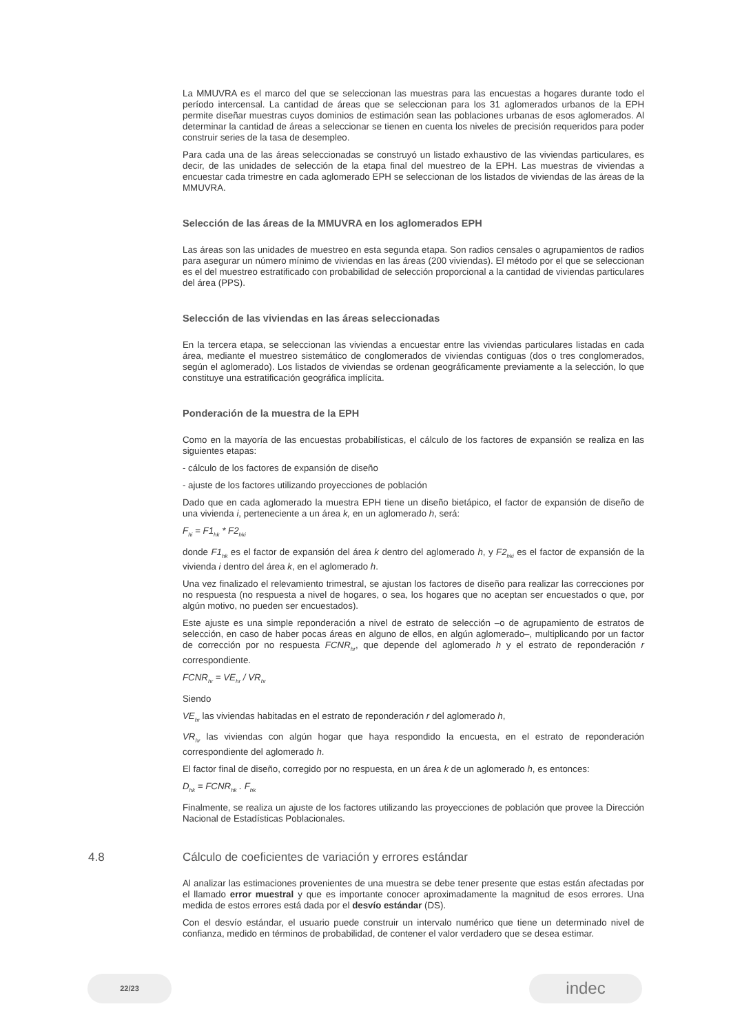La MMUVRA es el marco del que se seleccionan las muestras para las encuestas a hogares durante todo el período intercensal. La cantidad de áreas que se seleccionan para los 31 aglomerados urbanos de la EPH permite diseñar muestras cuyos dominios de estimación sean las poblaciones urbanas de esos aglomerados. Al determinar la cantidad de áreas a seleccionar se tienen en cuenta los niveles de precisión requeridos para poder construir series de la tasa de desempleo.
Para cada una de las áreas seleccionadas se construyó un listado exhaustivo de las viviendas particulares, es decir, de las unidades de selección de la etapa final del muestreo de la EPH. Las muestras de viviendas a encuestar cada trimestre en cada aglomerado EPH se seleccionan de los listados de viviendas de las áreas de la MMUVRA.
Selección de las áreas de la MMUVRA en los aglomerados EPH
Las áreas son las unidades de muestreo en esta segunda etapa. Son radios censales o agrupamientos de radios para asegurar un número mínimo de viviendas en las áreas (200 viviendas). El método por el que se seleccionan es el del muestreo estratificado con probabilidad de selección proporcional a la cantidad de viviendas particulares del área (PPS).
Selección de las viviendas en las áreas seleccionadas
En la tercera etapa, se seleccionan las viviendas a encuestar entre las viviendas particulares listadas en cada área, mediante el muestreo sistemático de conglomerados de viviendas contiguas (dos o tres conglomerados, según el aglomerado). Los listados de viviendas se ordenan geográficamente previamente a la selección, lo que constituye una estratificación geográfica implícita.
Ponderación de la muestra de la EPH
Como en la mayoría de las encuestas probabilísticas, el cálculo de los factores de expansión se realiza en las siguientes etapas:
- cálculo de los factores de expansión de diseño
- ajuste de los factores utilizando proyecciones de población
Dado que en cada aglomerado la muestra EPH tiene un diseño bietápico, el factor de expansión de diseño de una vivienda i, perteneciente a un área k, en un aglomerado h, será:
F<sub>hi</sub> = F1<sub>hk</sub> * F2<sub>hki</sub>
donde F1<sub>hk</sub> es el factor de expansión del área k dentro del aglomerado h, y F2<sub>hki</sub> es el factor de expansión de la vivienda i dentro del área k, en el aglomerado h.
Una vez finalizado el relevamiento trimestral, se ajustan los factores de diseño para realizar las correcciones por no respuesta (no respuesta a nivel de hogares, o sea, los hogares que no aceptan ser encuestados o que, por algún motivo, no pueden ser encuestados).
Este ajuste es una simple reponderación a nivel de estrato de selección –o de agrupamiento de estratos de selección, en caso de haber pocas áreas en alguno de ellos, en algún aglomerado–, multiplicando por un factor de corrección por no respuesta FCNR<sub>hr</sub>, que depende del aglomerado h y el estrato de reponderación r correspondiente.
FCNR<sub>hr</sub> = VE<sub>hr</sub> / VR<sub>hr</sub>
Siendo
VE<sub>hr</sub> las viviendas habitadas en el estrato de reponderación r del aglomerado h,
VR<sub>hr</sub> las viviendas con algún hogar que haya respondido la encuesta, en el estrato de reponderación correspondiente del aglomerado h.
El factor final de diseño, corregido por no respuesta, en un área k de un aglomerado h, es entonces:
D<sub>hk</sub> = FCNR<sub>hk</sub> . F<sub>hk</sub>
Finalmente, se realiza un ajuste de los factores utilizando las proyecciones de población que provee la Dirección Nacional de Estadísticas Poblacionales.
4.8 Cálculo de coeficientes de variación y errores estándar
Al analizar las estimaciones provenientes de una muestra se debe tener presente que estas están afectadas por el llamado error muestral y que es importante conocer aproximadamente la magnitud de esos errores. Una medida de estos errores está dada por el desvío estándar (DS).
Con el desvío estándar, el usuario puede construir un intervalo numérico que tiene un determinado nivel de confianza, medido en términos de probabilidad, de contener el valor verdadero que se desea estimar.
22/23
indec